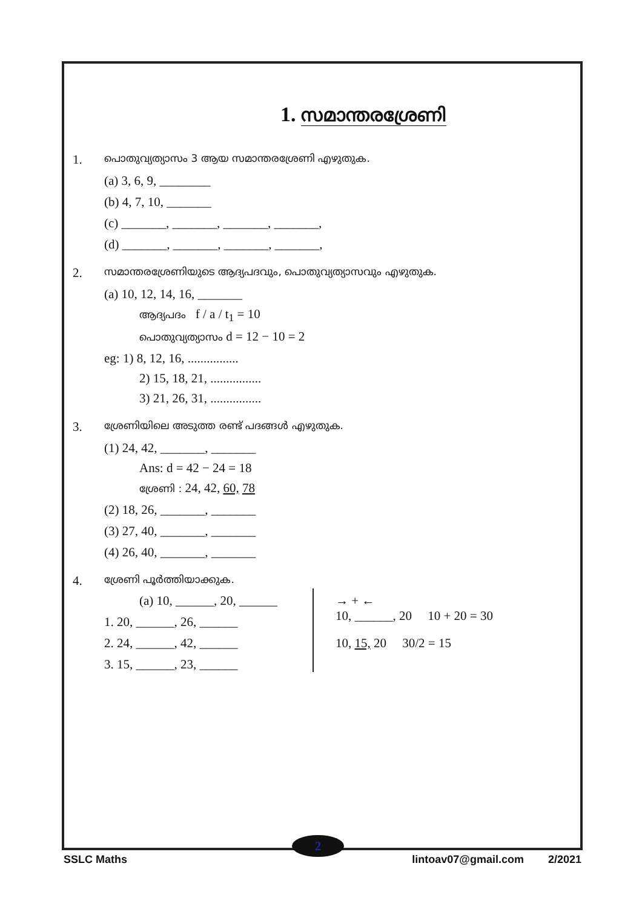1. സമാന്തരശ്രേണി
1.
പൊതുവ്യത്യാസം 3 ആയ സമാന്തരശ്രേണി എഴുതുക.
(a) 3, 6, 9, ________
(b) 4, 7, 10, _______
(c) _______, _______, _______, _______,
(d) _______, _______, _______, _______,
2.
സമാന്തരശ്രേണിയുടെ ആദ്യപദവും, പൊതുവ്യത്യാസവും എഴുതുക.
(a) 10, 12, 14, 16, _______
ആദ്യപദം f / a / t<sub>1</sub> = 10
പൊതുവ്യത്യാസം d = 12 − 10 = 2
eg: 1) 8, 12, 16, ................
2) 15, 18, 21, ................
3) 21, 26, 31, ................
3.
ശ്രേണിയിലെ അടുത്ത രണ്ട് പദങ്ങൾ എഴുതുക.
(1) 24, 42, _______, _______
Ans: d = 42 − 24 = 18
ശ്രേണി : 24, 42, 60, 78
(2) 18, 26, _______, _______
(3) 27, 40, _______, _______
(4) 26, 40, _______, _______
4.
ശ്രേണി പൂർത്തിയാക്കുക.
(a) 10, ______, 20, ______
1. 20, ______, 26, ______
2. 24, ______, 42, ______
3. 15, ______, 23, ______
→ + ←
10, ______, 20 10 + 20 = 30
10, 15, 20 30/2 = 15
2
SSLC Maths lintoav07@gmail.com 2/2021